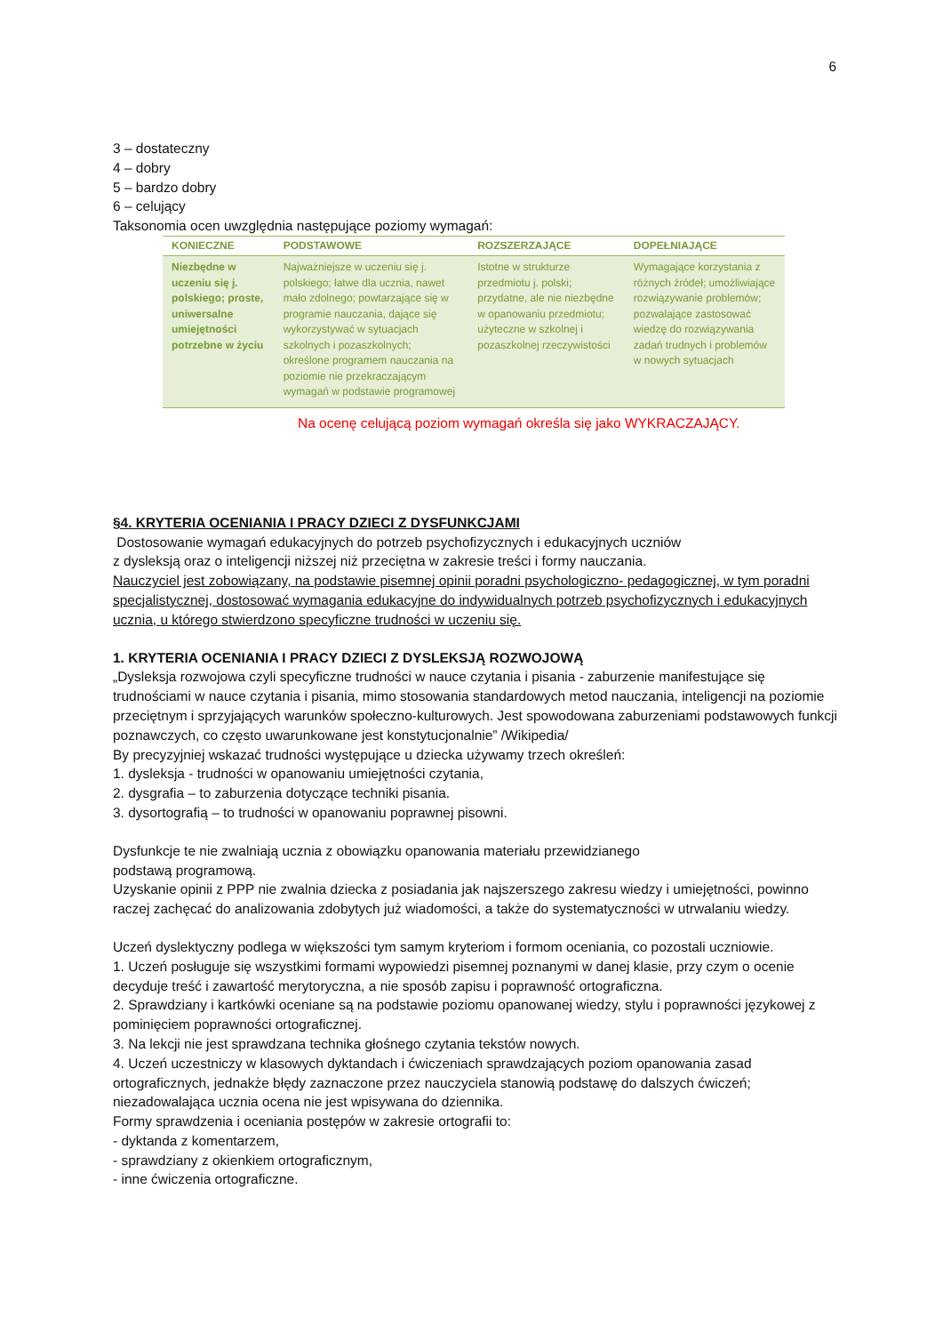6
3 – dostateczny
4 – dobry
5 – bardzo dobry
6 – celujący
Taksonomia ocen uwzględnia następujące poziomy wymagań:
| KONIECZNE | PODSTAWOWE | ROZSZERZAJĄCE | DOPEŁNIAJĄCE |
| --- | --- | --- | --- |
| Niezbędne w uczeniu się j. polskiego; proste, uniwersalne umiejętności potrzebne w życiu | Najważniejsze w uczeniu się j. polskiego; łatwe dla ucznia, nawet mało zdolnego; powtarzające się w programie nauczania, dające się wykorzystywać w sytuacjach szkolnych i pozaszkolnych; określone programem nauczania na poziomie nie przekraczającym wymagań w podstawie programowej | Istotne w strukturze przedmiotu j. polski; przydatne, ale nie niezbędne w opanowaniu przedmiotu; użyteczne w szkolnej i pozaszkolnej rzeczywistości | Wymagające korzystania z różnych źródeł; umożliwiające rozwiązywanie problemów; pozwalające zastosować wiedzę do rozwiązywania zadań trudnych i problemów w nowych sytuacjach |
Na ocenę celującą poziom wymagań określa się jako WYKRACZAJĄCY.
§4. KRYTERIA OCENIANIA I PRACY DZIECI Z DYSFUNKCJAMI
Dostosowanie wymagań edukacyjnych do potrzeb psychofizycznych i edukacyjnych uczniów
z dysleksją oraz o inteligencji niższej niż przeciętna w zakresie treści i formy nauczania.
Nauczyciel jest zobowiązany, na podstawie pisemnej opinii poradni psychologiczno- pedagogicznej, w tym poradni specjalistycznej, dostosować wymagania edukacyjne do indywidualnych potrzeb psychofizycznych i edukacyjnych ucznia, u którego stwierdzono specyficzne trudności w uczeniu się.
1. KRYTERIA OCENIANIA I PRACY DZIECI Z DYSLEKSJĄ ROZWOJOWĄ
„Dysleksja rozwojowa czyli specyficzne trudności w nauce czytania i pisania - zaburzenie manifestujące się trudnościami w nauce czytania i pisania, mimo stosowania standardowych metod nauczania, inteligencji na poziomie przeciętnym i sprzyjających warunków społeczno-kulturowych. Jest spowodowana zaburzeniami podstawowych funkcji poznawczych, co często uwarunkowane jest konstytucjonalnie” /Wikipedia/
By precyzyjniej wskazać trudności występujące u dziecka używamy trzech określeń:
1. dysleksja - trudności w opanowaniu umiejętności czytania,
2. dysgrafia – to zaburzenia dotyczące techniki pisania.
3. dysortografią – to trudności w opanowaniu poprawnej pisowni.
Dysfunkcje te nie zwalniają ucznia z obowiązku opanowania materiału przewidzianego
podstawą programową.
Uzyskanie opinii z PPP nie zwalnia dziecka z posiadania jak najszerszego zakresu wiedzy i umiejętności, powinno raczej zachęcać do analizowania zdobytych już wiadomości, a także do systematyczności w utrwalaniu wiedzy.
Uczeń dyslektyczny podlega w większości tym samym kryteriom i formom oceniania, co pozostali uczniowie.
1. Uczeń posługuje się wszystkimi formami wypowiedzi pisemnej poznanymi w danej klasie, przy czym o ocenie decyduje treść i zawartość merytoryczna, a nie sposób zapisu i poprawność ortograficzna.
2. Sprawdziany i kartkówki oceniane są na podstawie poziomu opanowanej wiedzy, stylu i poprawności językowej z pominięciem poprawności ortograficznej.
3. Na lekcji nie jest sprawdzana technika głośnego czytania tekstów nowych.
4. Uczeń uczestniczy w klasowych dyktandach i ćwiczeniach sprawdzających poziom opanowania zasad ortograficznych, jednakże błędy zaznaczone przez nauczyciela stanowią podstawę do dalszych ćwiczeń; niezadowalająca ucznia ocena nie jest wpisywana do dziennika.
Formy sprawdzenia i oceniania postępów w zakresie ortografii to:
- dyktanda z komentarzem,
- sprawdziany z okienkiem ortograficznym,
- inne ćwiczenia ortograficzne.